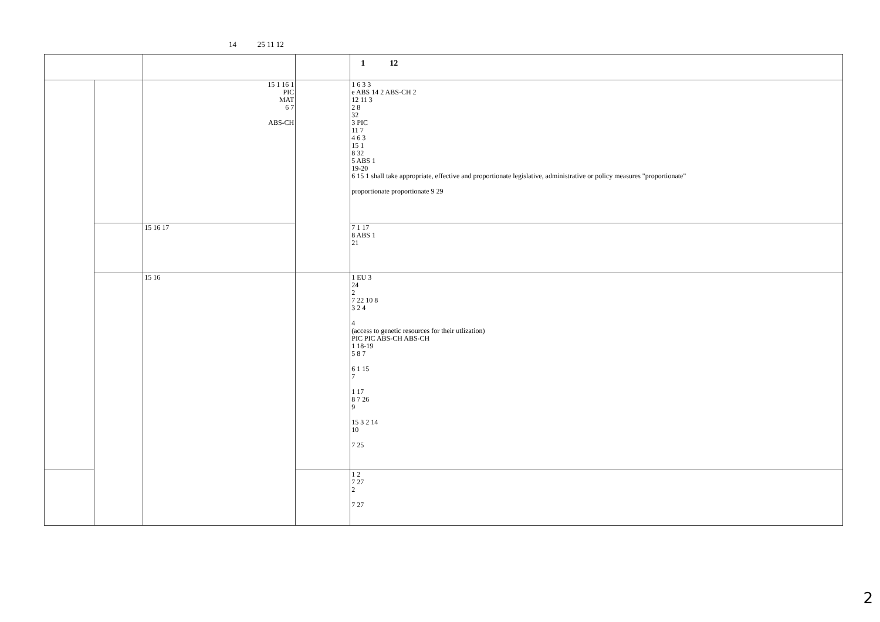14 25 11 12
| | | | | 1 12 |
| | | 15 1 16 1 PIC MAT 6 7 ABS-CH | | 1 6 3 3 e ABS 14 2 ABS-CH 2 12 11 3 2 8 32 3 PIC 11 7 4 6 3 15 1 8 32 5 ABS 1 19-20 6 15 1 shall take appropriate, effective and proportionate legislative, administrative or policy measures "proportionate" proportionate proportionate 9 29 |
| | | 15 16 17 | | 7 1 17 8 ABS 1 21 |
| | | 15 16 | | 1 EU 3 24 2 7 22 10 8 3 2 4 4 (access to genetic resources for their utlization) PIC PIC ABS-CH ABS-CH 1 18-19 5 8 7 6 1 15 7 1 17 8 7 26 9 15 3 2 14 10 7 25 |
| | | | | 1 2 7 27 2 7 27 |
2